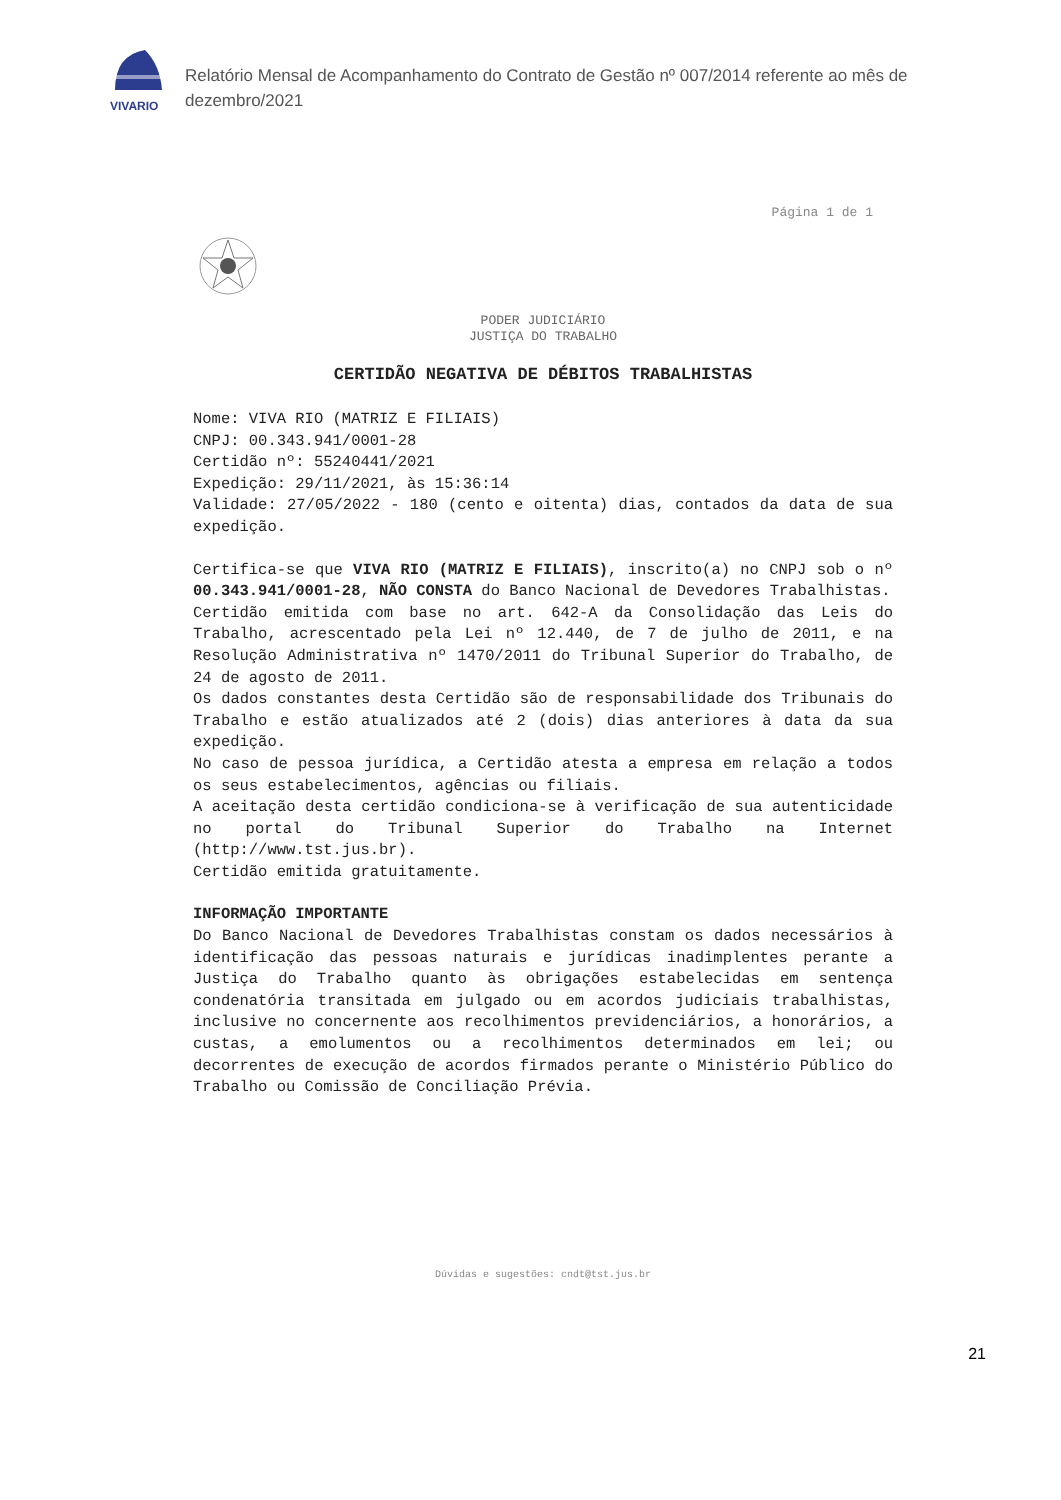VIVARIO
Relatório Mensal de Acompanhamento do Contrato de Gestão nº 007/2014 referente ao mês de dezembro/2021
Página 1 de 1
PODER JUDICIÁRIO
JUSTIÇA DO TRABALHO
CERTIDÃO NEGATIVA DE DÉBITOS TRABALHISTAS
Nome: VIVA RIO (MATRIZ E FILIAIS)
CNPJ: 00.343.941/0001-28
Certidão nº: 55240441/2021
Expedição: 29/11/2021, às 15:36:14
Validade: 27/05/2022 - 180 (cento e oitenta) dias, contados da data de sua expedição.
Certifica-se que VIVA RIO (MATRIZ E FILIAIS), inscrito(a) no CNPJ sob o nº 00.343.941/0001-28, NÃO CONSTA do Banco Nacional de Devedores Trabalhistas.
Certidão emitida com base no art. 642-A da Consolidação das Leis do Trabalho, acrescentado pela Lei nº 12.440, de 7 de julho de 2011, e na Resolução Administrativa nº 1470/2011 do Tribunal Superior do Trabalho, de 24 de agosto de 2011.
Os dados constantes desta Certidão são de responsabilidade dos Tribunais do Trabalho e estão atualizados até 2 (dois) dias anteriores à data da sua expedição.
No caso de pessoa jurídica, a Certidão atesta a empresa em relação a todos os seus estabelecimentos, agências ou filiais.
A aceitação desta certidão condiciona-se à verificação de sua autenticidade no portal do Tribunal Superior do Trabalho na Internet (http://www.tst.jus.br).
Certidão emitida gratuitamente.
INFORMAÇÃO IMPORTANTE
Do Banco Nacional de Devedores Trabalhistas constam os dados necessários à identificação das pessoas naturais e jurídicas inadimplentes perante a Justiça do Trabalho quanto às obrigações estabelecidas em sentença condenatória transitada em julgado ou em acordos judiciais trabalhistas, inclusive no concernente aos recolhimentos previdenciários, a honorários, a custas, a emolumentos ou a recolhimentos determinados em lei; ou decorrentes de execução de acordos firmados perante o Ministério Público do Trabalho ou Comissão de Conciliação Prévia.
Dúvidas e sugestões: cndt@tst.jus.br
21